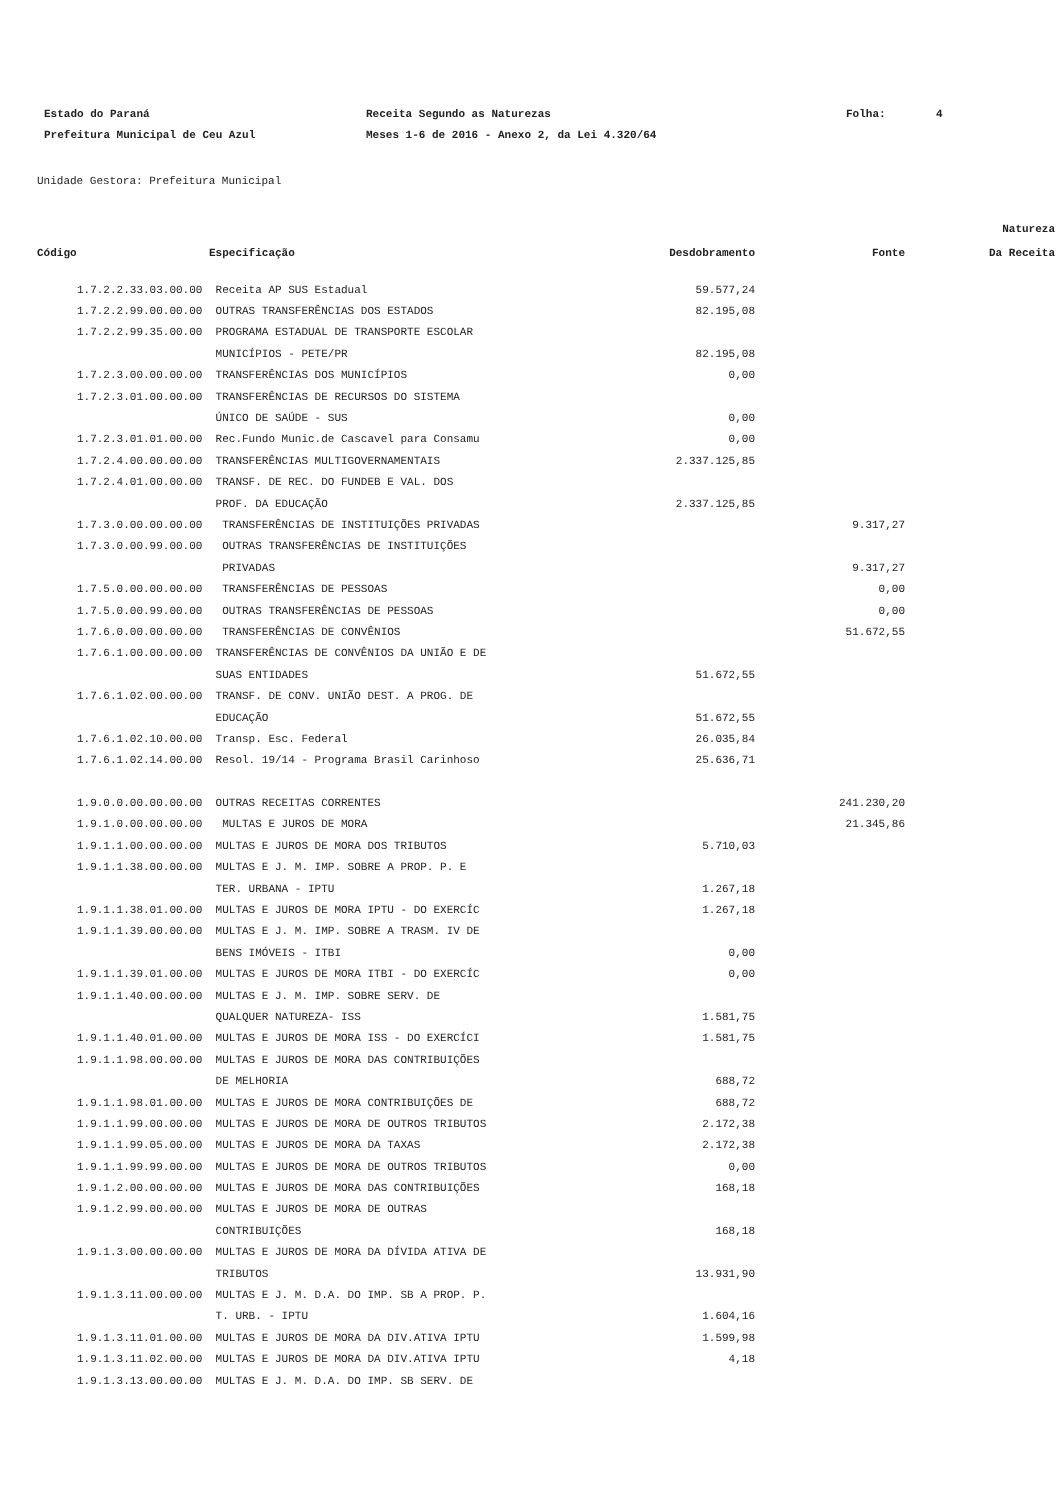Estado do Paraná
Receita Segundo as Naturezas
Folha:
4
Prefeitura Municipal de Ceu Azul
Meses 1-6 de 2016 - Anexo 2, da Lei 4.320/64
Unidade Gestora: Prefeitura Municipal
| Código | Especificação | Desdobramento | Fonte | Natureza Da Receita |
| --- | --- | --- | --- | --- |
| 1.7.2.2.33.03.00.00 | Receita AP SUS Estadual | 59.577,24 | | |
| 1.7.2.2.99.00.00.00 | OUTRAS TRANSFERÊNCIAS DOS ESTADOS | 82.195,08 | | |
| 1.7.2.2.99.35.00.00 | PROGRAMA ESTADUAL DE TRANSPORTE ESCOLAR | | | |
| | MUNICÍPIOS - PETE/PR | 82.195,08 | | |
| 1.7.2.3.00.00.00.00 | TRANSFERÊNCIAS DOS MUNICÍPIOS | 0,00 | | |
| 1.7.2.3.01.00.00.00 | TRANSFERÊNCIAS DE RECURSOS DO SISTEMA | | | |
| | ÚNICO DE SAÚDE - SUS | 0,00 | | |
| 1.7.2.3.01.01.00.00 | Rec.Fundo Munic.de Cascavel para Consamu | 0,00 | | |
| 1.7.2.4.00.00.00.00 | TRANSFERÊNCIAS MULTIGOVERNAMENTAIS | 2.337.125,85 | | |
| 1.7.2.4.01.00.00.00 | TRANSF. DE REC. DO FUNDEB E VAL. DOS | | | |
| | PROF. DA EDUCAÇÃO | 2.337.125,85 | | |
| 1.7.3.0.00.00.00.00 | TRANSFERÊNCIAS DE INSTITUIÇÕES PRIVADAS | | 9.317,27 | |
| 1.7.3.0.00.99.00.00 | OUTRAS TRANSFERÊNCIAS DE INSTITUIÇÕES | | | |
| | PRIVADAS | | 9.317,27 | |
| 1.7.5.0.00.00.00.00 | TRANSFERÊNCIAS DE PESSOAS | | 0,00 | |
| 1.7.5.0.00.99.00.00 | OUTRAS TRANSFERÊNCIAS DE PESSOAS | | 0,00 | |
| 1.7.6.0.00.00.00.00 | TRANSFERÊNCIAS DE CONVÊNIOS | | 51.672,55 | |
| 1.7.6.1.00.00.00.00 | TRANSFERÊNCIAS DE CONVÊNIOS DA UNIÃO E DE | | | |
| | SUAS ENTIDADES | 51.672,55 | | |
| 1.7.6.1.02.00.00.00 | TRANSF. DE CONV. UNIÃO DEST. A PROG. DE | | | |
| | EDUCAÇÃO | 51.672,55 | | |
| 1.7.6.1.02.10.00.00 | Transp. Esc. Federal | 26.035,84 | | |
| 1.7.6.1.02.14.00.00 | Resol. 19/14 - Programa Brasil Carinhoso | 25.636,71 | | |
| 1.9.0.0.00.00.00.00 | OUTRAS RECEITAS CORRENTES | | 241.230,20 | |
| 1.9.1.0.00.00.00.00 | MULTAS E JUROS DE MORA | | 21.345,86 | |
| 1.9.1.1.00.00.00.00 | MULTAS E JUROS DE MORA DOS TRIBUTOS | 5.710,03 | | |
| 1.9.1.1.38.00.00.00 | MULTAS E J. M. IMP. SOBRE A PROP. P. E | | | |
| | TER. URBANA - IPTU | 1.267,18 | | |
| 1.9.1.1.38.01.00.00 | MULTAS E JUROS DE MORA IPTU - DO EXERCÍC | 1.267,18 | | |
| 1.9.1.1.39.00.00.00 | MULTAS E J. M. IMP. SOBRE A TRASM. IV DE | | | |
| | BENS IMÓVEIS - ITBI | 0,00 | | |
| 1.9.1.1.39.01.00.00 | MULTAS E JUROS DE MORA ITBI - DO EXERCÍC | 0,00 | | |
| 1.9.1.1.40.00.00.00 | MULTAS E J. M. IMP. SOBRE SERV. DE | | | |
| | QUALQUER NATUREZA- ISS | 1.581,75 | | |
| 1.9.1.1.40.01.00.00 | MULTAS E JUROS DE MORA ISS - DO EXERCÍCI | 1.581,75 | | |
| 1.9.1.1.98.00.00.00 | MULTAS E JUROS DE MORA DAS CONTRIBUIÇÕES | | | |
| | DE MELHORIA | 688,72 | | |
| 1.9.1.1.98.01.00.00 | MULTAS E JUROS DE MORA CONTRIBUIÇÕES DE | 688,72 | | |
| 1.9.1.1.99.00.00.00 | MULTAS E JUROS DE MORA DE OUTROS TRIBUTOS | 2.172,38 | | |
| 1.9.1.1.99.05.00.00 | MULTAS E JUROS DE MORA DA TAXAS | 2.172,38 | | |
| 1.9.1.1.99.99.00.00 | MULTAS E JUROS DE MORA DE OUTROS TRIBUTOS | 0,00 | | |
| 1.9.1.2.00.00.00.00 | MULTAS E JUROS DE MORA DAS CONTRIBUIÇÕES | 168,18 | | |
| 1.9.1.2.99.00.00.00 | MULTAS E JUROS DE MORA DE OUTRAS | | | |
| | CONTRIBUIÇÕES | 168,18 | | |
| 1.9.1.3.00.00.00.00 | MULTAS E JUROS DE MORA DA DÍVIDA ATIVA DE | | | |
| | TRIBUTOS | 13.931,90 | | |
| 1.9.1.3.11.00.00.00 | MULTAS E J. M. D.A. DO IMP. SB A PROP. P. | | | |
| | T. URB. - IPTU | 1.604,16 | | |
| 1.9.1.3.11.01.00.00 | MULTAS E JUROS DE MORA DA DIV.ATIVA IPTU | 1.599,98 | | |
| 1.9.1.3.11.02.00.00 | MULTAS E JUROS DE MORA DA DIV.ATIVA IPTU | 4,18 | | |
| 1.9.1.3.13.00.00.00 | MULTAS E J. M. D.A. DO IMP. SB SERV. DE | | | |